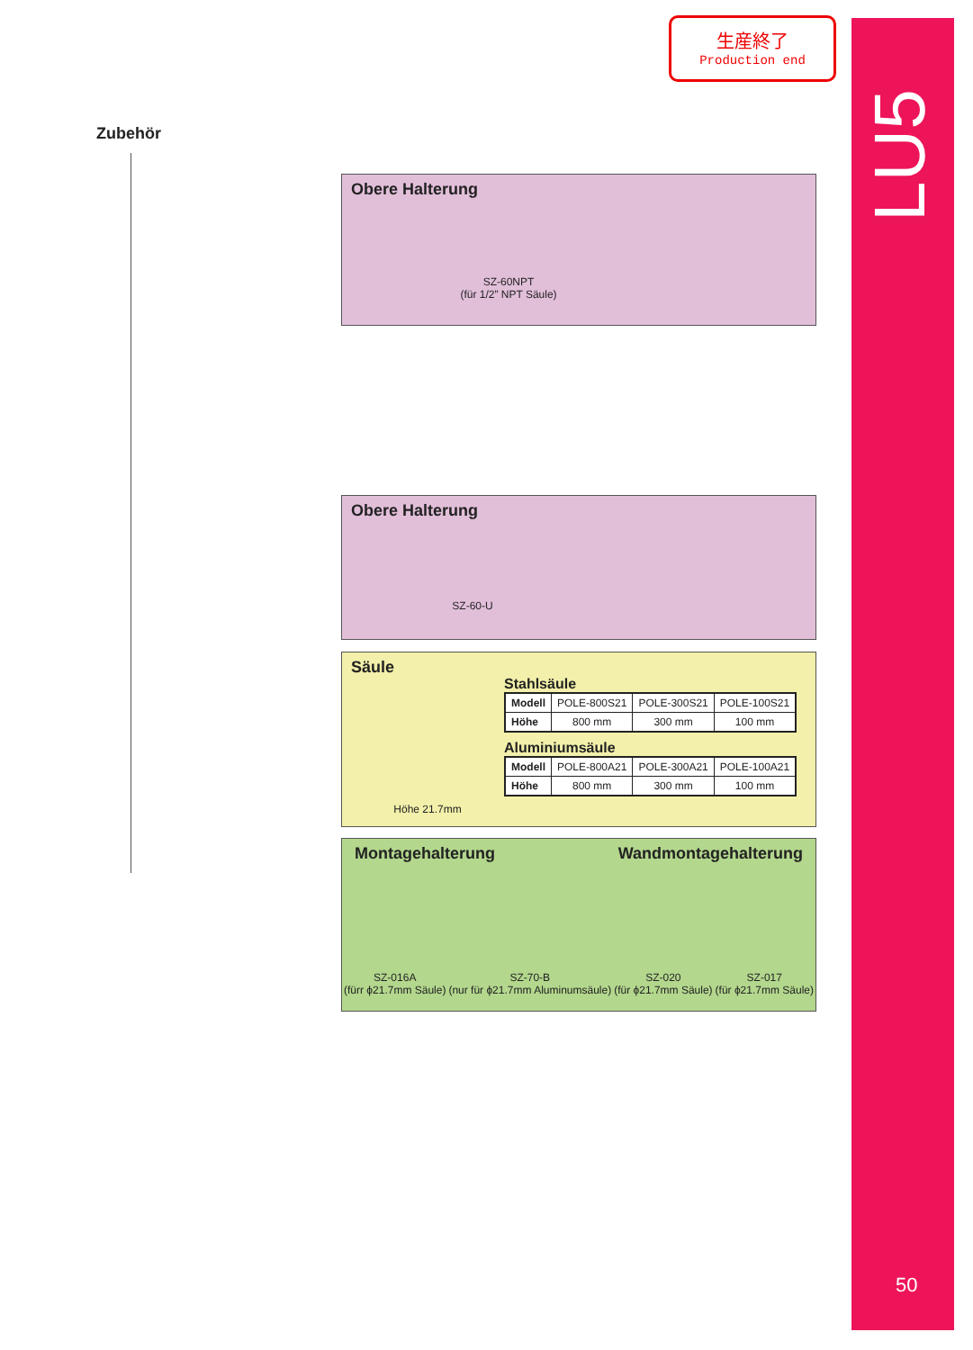LU5
50
生産終了
Production end
Zubehör
Obere Halterung
SZ-60NPT
(für 1/2” NPT Säule)
Obere Halterung
SZ-60-U
Säule
Höhe 21.7mm
Stahlsäule
| Modell | POLE-800S21 | POLE-300S21 | POLE-100S21 |
| Höhe | 800 mm | 300 mm | 100 mm |
Aluminiumsäule
| Modell | POLE-800A21 | POLE-300A21 | POLE-100A21 |
| Höhe | 800 mm | 300 mm | 100 mm |
Montagehalterung Wandmontagehalterung
SZ-016A
(fürr ϕ21.7mm Säule)
SZ-70-B
(nur für ϕ21.7mm Aluminumsäule)
SZ-020
(für ϕ21.7mm Säule)
SZ-017
(für ϕ21.7mm Säule)